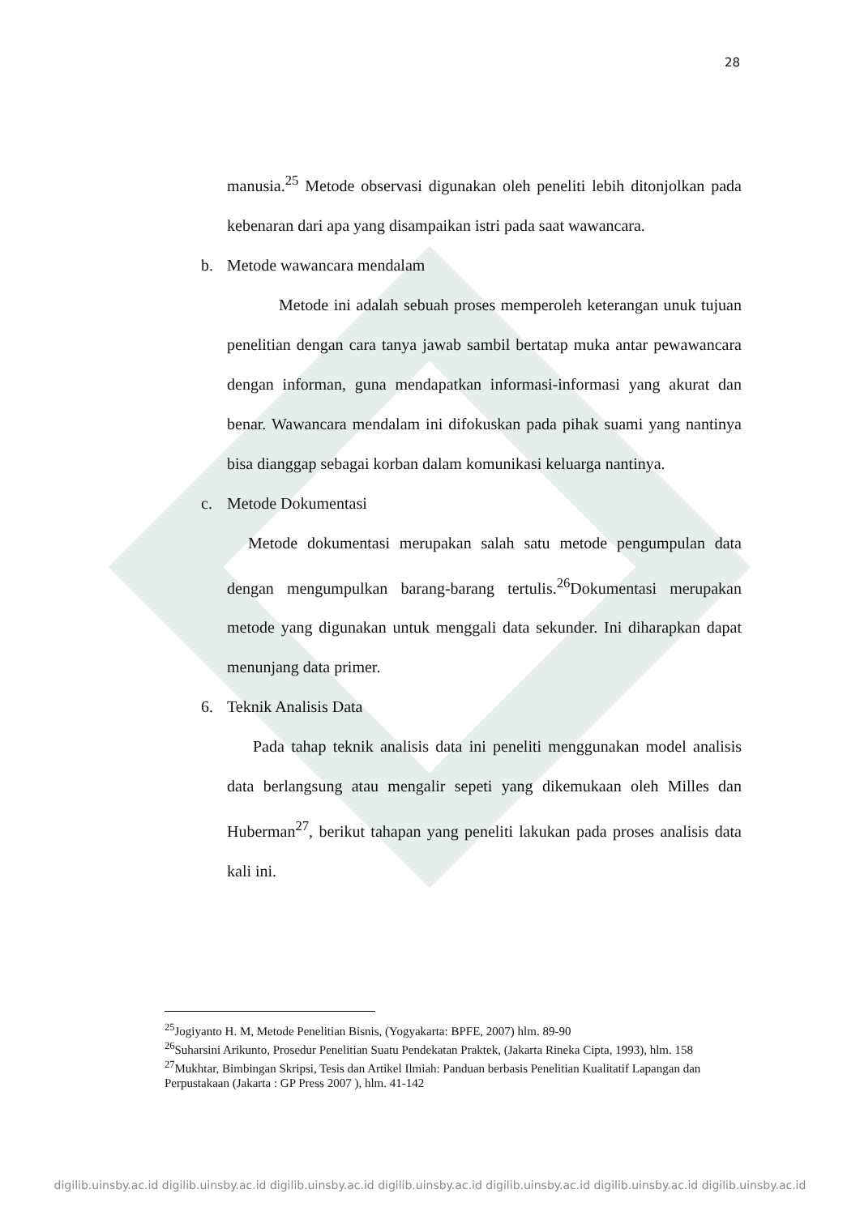28
manusia.<sup>25</sup> Metode observasi digunakan oleh peneliti lebih ditonjolkan pada kebenaran dari apa yang disampaikan istri pada saat wawancara.
b. Metode wawancara mendalam
Metode ini adalah sebuah proses memperoleh keterangan unuk tujuan penelitian dengan cara tanya jawab sambil bertatap muka antar pewawancara dengan informan, guna mendapatkan informasi-informasi yang akurat dan benar. Wawancara mendalam ini difokuskan pada pihak suami yang nantinya bisa dianggap sebagai korban dalam komunikasi keluarga nantinya.
c. Metode Dokumentasi
Metode dokumentasi merupakan salah satu metode pengumpulan data dengan mengumpulkan barang-barang tertulis.<sup>26</sup>Dokumentasi merupakan metode yang digunakan untuk menggali data sekunder. Ini diharapkan dapat menunjang data primer.
6. Teknik Analisis Data
Pada tahap teknik analisis data ini peneliti menggunakan model analisis data berlangsung atau mengalir sepeti yang dikemukaan oleh Milles dan Huberman<sup>27</sup>, berikut tahapan yang peneliti lakukan pada proses analisis data kali ini.
<sup>25</sup> Jogiyanto H. M, Metode Penelitian Bisnis, (Yogyakarta: BPFE, 2007) hlm. 89-90
<sup>26</sup> Suharsini Arikunto, Prosedur Penelitian Suatu Pendekatan Praktek, (Jakarta Rineka Cipta, 1993), hlm. 158
<sup>27</sup> Mukhtar, Bimbingan Skripsi, Tesis dan Artikel Ilmiah: Panduan berbasis Penelitian Kualitatif Lapangan dan Perpustakaan (Jakarta : GP Press 2007 ), hlm. 41-142
digilib.uinsby.ac.id digilib.uinsby.ac.id digilib.uinsby.ac.id digilib.uinsby.ac.id digilib.uinsby.ac.id digilib.uinsby.ac.id digilib.uinsby.ac.id